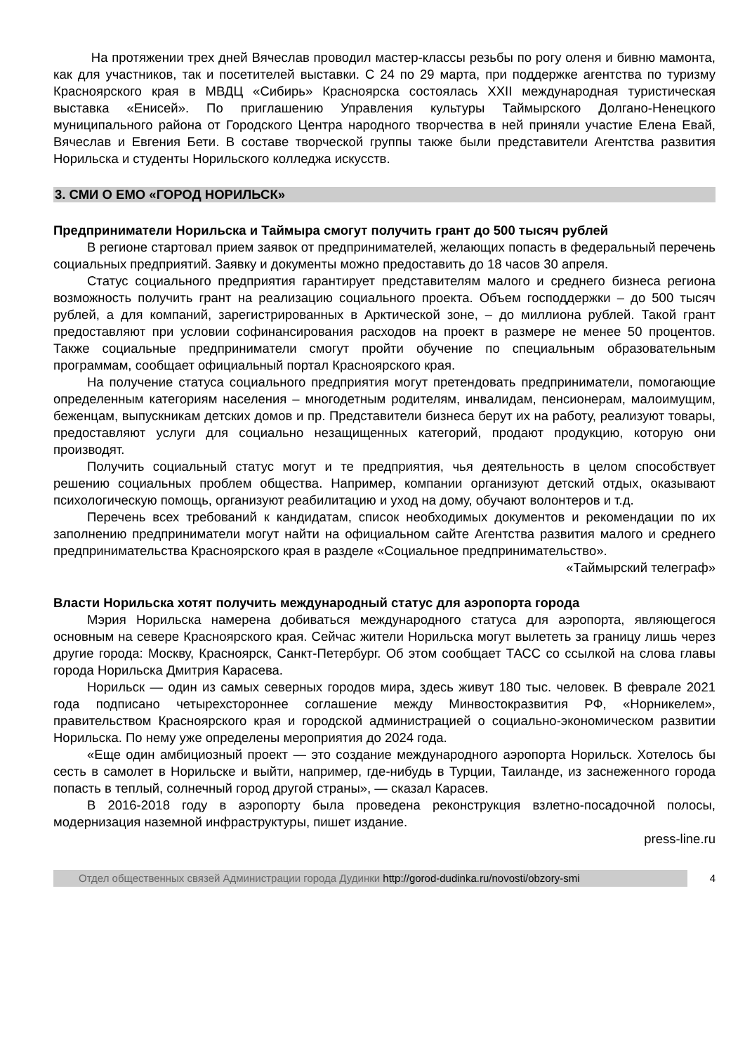На протяжении трех дней Вячеслав проводил мастер-классы резьбы по рогу оленя и бивню мамонта, как для участников, так и посетителей выставки. С 24 по 29 марта, при поддержке агентства по туризму Красноярского края в МВДЦ «Сибирь» Красноярска состоялась XXII международная туристическая выставка «Енисей». По приглашению Управления культуры Таймырского Долгано-Ненецкого муниципального района от Городского Центра народного творчества в ней приняли участие Елена Евай, Вячеслав и Евгения Бети. В составе творческой группы также были представители Агентства развития Норильска и студенты Норильского колледжа искусств.
3. СМИ О ЕМО «ГОРОД НОРИЛЬСК»
Предприниматели Норильска и Таймыра смогут получить грант до 500 тысяч рублей
В регионе стартовал прием заявок от предпринимателей, желающих попасть в федеральный перечень социальных предприятий. Заявку и документы можно предоставить до 18 часов 30 апреля.
Статус социального предприятия гарантирует представителям малого и среднего бизнеса региона возможность получить грант на реализацию социального проекта. Объем господдержки – до 500 тысяч рублей, а для компаний, зарегистрированных в Арктической зоне, – до миллиона рублей. Такой грант предоставляют при условии софинансирования расходов на проект в размере не менее 50 процентов. Также социальные предприниматели смогут пройти обучение по специальным образовательным программам, сообщает официальный портал Красноярского края.
На получение статуса социального предприятия могут претендовать предприниматели, помогающие определенным категориям населения – многодетным родителям, инвалидам, пенсионерам, малоимущим, беженцам, выпускникам детских домов и пр. Представители бизнеса берут их на работу, реализуют товары, предоставляют услуги для социально незащищенных категорий, продают продукцию, которую они производят.
Получить социальный статус могут и те предприятия, чья деятельность в целом способствует решению социальных проблем общества. Например, компании организуют детский отдых, оказывают психологическую помощь, организуют реабилитацию и уход на дому, обучают волонтеров и т.д.
Перечень всех требований к кандидатам, список необходимых документов и рекомендации по их заполнению предприниматели могут найти на официальном сайте Агентства развития малого и среднего предпринимательства Красноярского края в разделе «Социальное предпринимательство».
«Таймырский телеграф»
Власти Норильска хотят получить международный статус для аэропорта города
Мэрия Норильска намерена добиваться международного статуса для аэропорта, являющегося основным на севере Красноярского края. Сейчас жители Норильска могут вылететь за границу лишь через другие города: Москву, Красноярск, Санкт-Петербург. Об этом сообщает ТАСС со ссылкой на слова главы города Норильска Дмитрия Карасева.
Норильск — один из самых северных городов мира, здесь живут 180 тыс. человек. В феврале 2021 года подписано четырехстороннее соглашение между Минвостокразвития РФ, «Норникелем», правительством Красноярского края и городской администрацией о социально-экономическом развитии Норильска. По нему уже определены мероприятия до 2024 года.
«Еще один амбициозный проект — это создание международного аэропорта Норильск. Хотелось бы сесть в самолет в Норильске и выйти, например, где-нибудь в Турции, Таиланде, из заснеженного города попасть в теплый, солнечный город другой страны», — сказал Карасев.
В 2016-2018 году в аэропорту была проведена реконструкция взлетно-посадочной полосы, модернизация наземной инфраструктуры, пишет издание.
press-line.ru
Отдел общественных связей Администрации города Дудинки http://gorod-dudinka.ru/novosti/obzory-smi
4